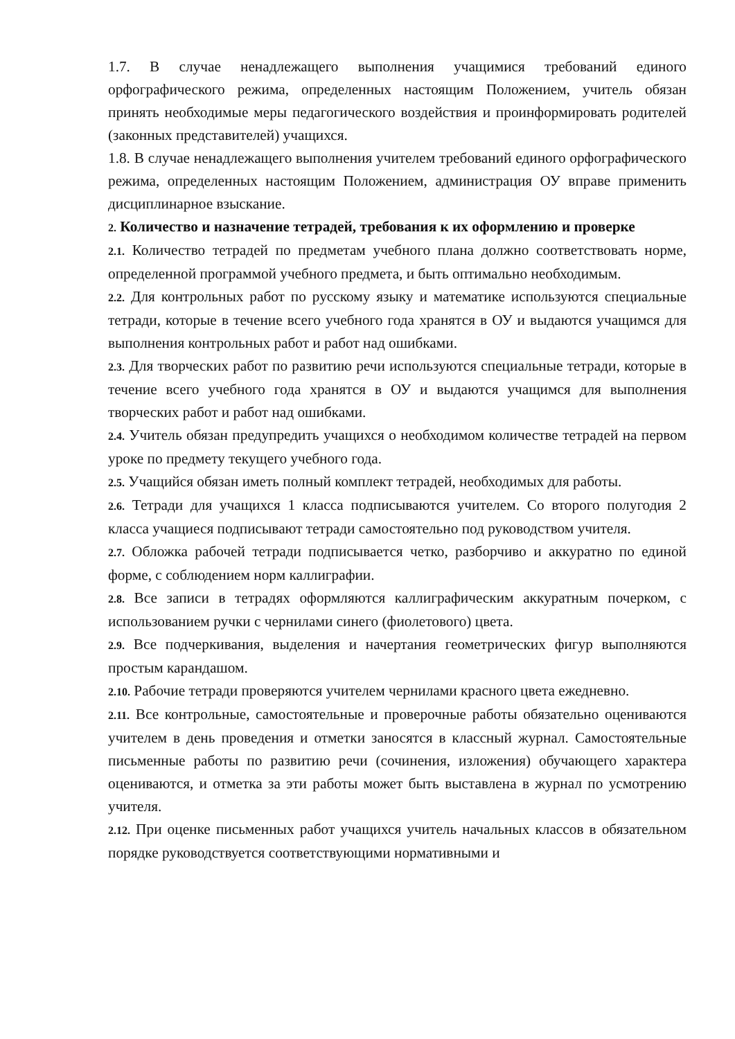1.7. В случае ненадлежащего выполнения учащимися требований единого орфографического режима, определенных настоящим Положением, учитель обязан принять необходимые меры педагогического воздействия и проинформировать родителей (законных представителей) учащихся.
1.8. В случае ненадлежащего выполнения учителем требований единого орфографического режима, определенных настоящим Положением, администрация ОУ вправе применить дисциплинарное взыскание.
2. Количество и назначение тетрадей, требования к их оформлению и проверке
2.1. Количество тетрадей по предметам учебного плана должно соответствовать норме, определенной программой учебного предмета, и быть оптимально необходимым.
2.2. Для контрольных работ по русскому языку и математике используются специальные тетради, которые в течение всего учебного года хранятся в ОУ и выдаются учащимся для выполнения контрольных работ и работ над ошибками.
2.3. Для творческих работ по развитию речи используются специальные тетради, которые в течение всего учебного года хранятся в ОУ и выдаются учащимся для выполнения творческих работ и работ над ошибками.
2.4. Учитель обязан предупредить учащихся о необходимом количестве тетрадей на первом уроке по предмету текущего учебного года.
2.5. Учащийся обязан иметь полный комплект тетрадей, необходимых для работы.
2.6. Тетради для учащихся 1 класса подписываются учителем. Со второго полугодия 2 класса учащиеся подписывают тетради самостоятельно под руководством учителя.
2.7. Обложка рабочей тетради подписывается четко, разборчиво и аккуратно по единой форме, с соблюдением норм каллиграфии.
2.8. Все записи в тетрадях оформляются каллиграфическим аккуратным почерком, с использованием ручки с чернилами синего (фиолетового) цвета.
2.9. Все подчеркивания, выделения и начертания геометрических фигур выполняются простым карандашом.
2.10. Рабочие тетради проверяются учителем чернилами красного цвета ежедневно.
2.11. Все контрольные, самостоятельные и проверочные работы обязательно оцениваются учителем в день проведения и отметки заносятся в классный журнал. Самостоятельные письменные работы по развитию речи (сочинения, изложения) обучающего характера оцениваются, и отметка за эти работы может быть выставлена в журнал по усмотрению учителя.
2.12. При оценке письменных работ учащихся учитель начальных классов в обязательном порядке руководствуется соответствующими нормативными и